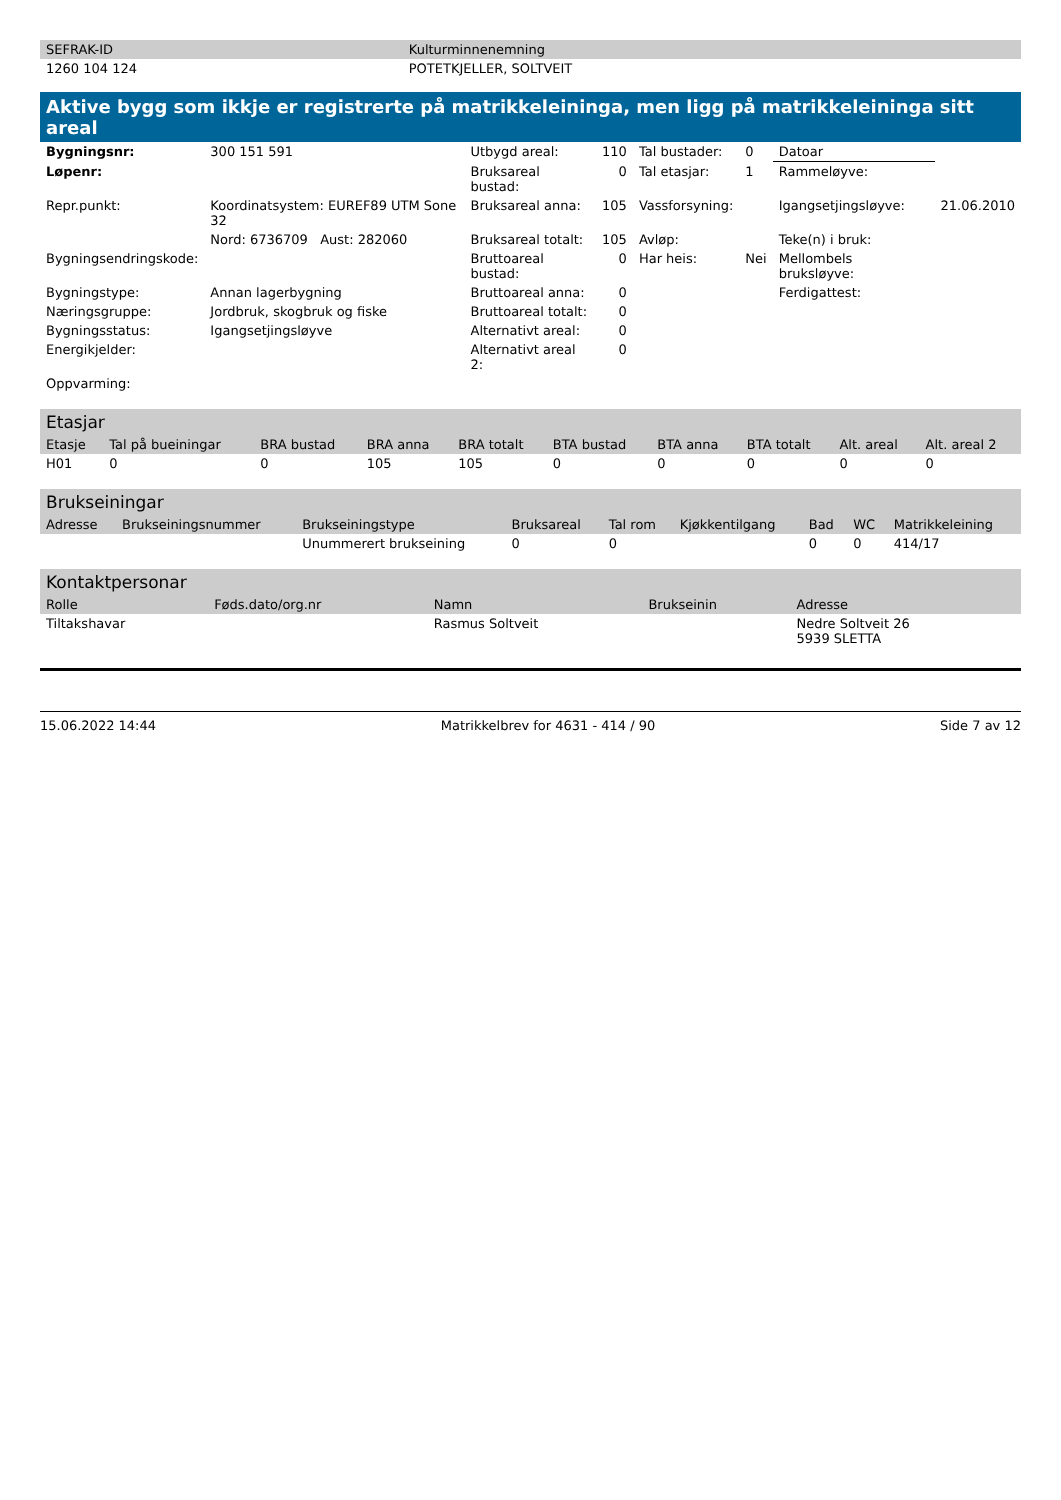| SEFRAK-ID | Kulturminnenemning |
| --- | --- |
| 1260 104 124 | POTETKJELLER, SOLTVEIT |
Aktive bygg som ikkje er registrerte på matrikkeleininga, men ligg på matrikkeleininga sitt areal
| Bygningsnr: | 300 151 591 | Utbygd areal: | 110 | Tal bustader: | 0 | Datoar | |
| Løpenr: | | Bruksareal bustad: | 0 | Tal etasjar: | 1 | Rammeløyve: | |
| Repr.punkt: | Koordinatsystem: EUREF89 UTM Sone 32 | Bruksareal anna: | 105 | Vassforsyning: | | Igangsetjingsløyve: | 21.06.2010 |
| | Nord: 6736709 Aust: 282060 | Bruksareal totalt: | 105 | Avløp: | | Teke(n) i bruk: | |
| Bygningsendringskode: | | Bruttoareal bustad: | 0 | Har heis: | Nei | Mellombels bruksløyve: | |
| Bygningstype: | Annan lagerbygning | Bruttoareal anna: | 0 | | | Ferdigattest: | |
| Næringsgruppe: | Jordbruk, skogbruk og fiske | Bruttoareal totalt: | 0 | | | | |
| Bygningsstatus: | Igangsetjingsløyve | Alternativt areal: | 0 | | | | |
| Energikjelder: | | Alternativt areal 2: | 0 | | | | |
| Oppvarming: | | | | | | | |
Etasjar
| Etasje | Tal på bueiningar | BRA bustad | BRA anna | BRA totalt | BTA bustad | BTA anna | BTA totalt | Alt. areal | Alt. areal 2 |
| --- | --- | --- | --- | --- | --- | --- | --- | --- | --- |
| H01 | 0 | 0 | 105 | 105 | 0 | 0 | 0 | 0 | 0 |
Brukseiningar
| Adresse | Brukseiningsnummer | Brukseiningstype | Bruksareal | Tal rom | Kjøkkentilgang | Bad | WC | Matrikkeleining |
| --- | --- | --- | --- | --- | --- | --- | --- | --- |
| | | Unummerert brukseining | 0 | 0 | | 0 | 0 | 414/17 |
Kontaktpersonar
| Rolle | Føds.dato/org.nr | Namn | Brukseinin | Adresse |
| --- | --- | --- | --- | --- |
| Tiltakshavar | | Rasmus Soltveit | | Nedre Soltveit 26 5939 SLETTA |
15.06.2022 14:44 Matrikkelbrev for 4631 - 414 / 90 Side 7 av 12